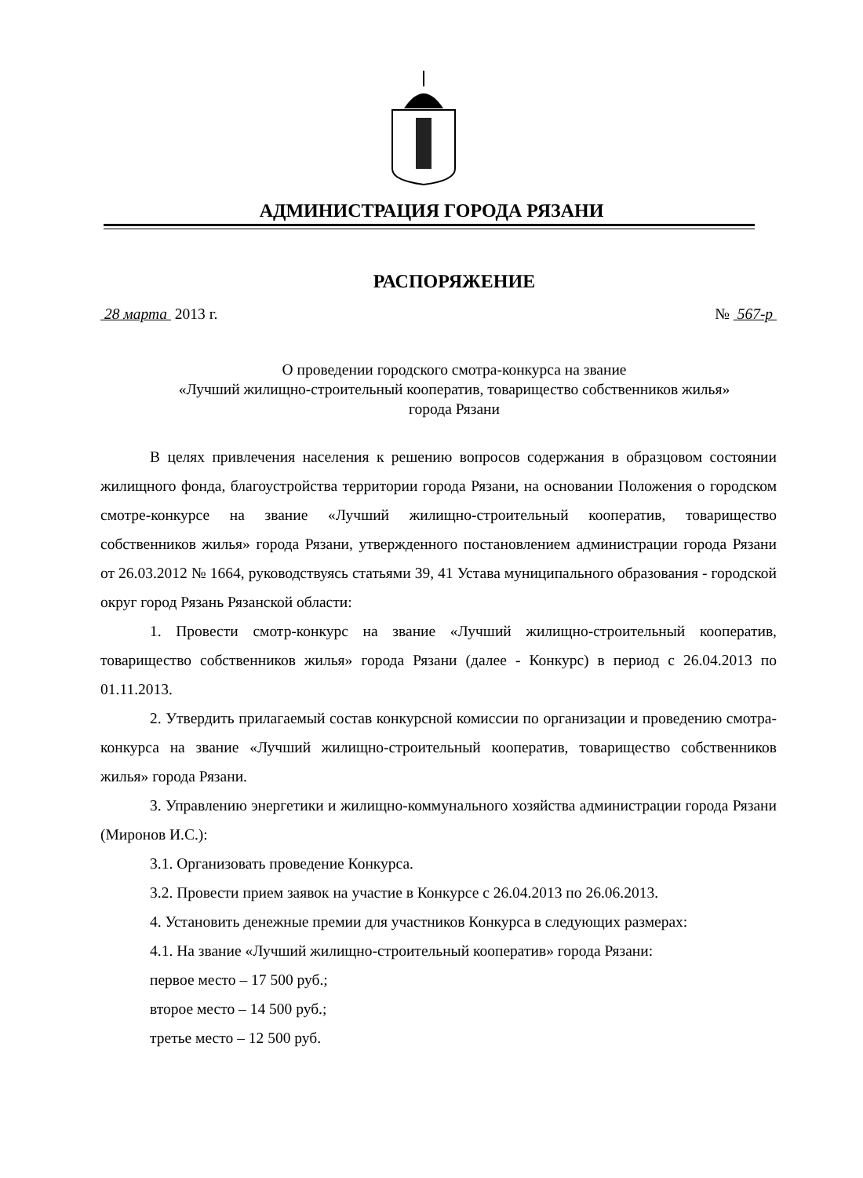АДМИНИСТРАЦИЯ ГОРОДА РЯЗАНИ
РАСПОРЯЖЕНИЕ
28 марта 2013 г. № 567-р
О проведении городского смотра-конкурса на звание
«Лучший жилищно-строительный кооператив, товарищество собственников жилья»
города Рязани
В целях привлечения населения к решению вопросов содержания в образцовом состоянии жилищного фонда, благоустройства территории города Рязани, на основании Положения о городском смотре-конкурсе на звание «Лучший жилищно-строительный кооператив, товарищество собственников жилья» города Рязани, утвержденного постановлением администрации города Рязани от 26.03.2012 № 1664, руководствуясь статьями 39, 41 Устава муниципального образования - городской округ город Рязань Рязанской области:
1. Провести смотр-конкурс на звание «Лучший жилищно-строительный кооператив, товарищество собственников жилья» города Рязани (далее - Конкурс) в период с 26.04.2013 по 01.11.2013.
2. Утвердить прилагаемый состав конкурсной комиссии по организации и проведению смотра-конкурса на звание «Лучший жилищно-строительный кооператив, товарищество собственников жилья» города Рязани.
3. Управлению энергетики и жилищно-коммунального хозяйства администрации города Рязани (Миронов И.С.):
3.1. Организовать проведение Конкурса.
3.2. Провести прием заявок на участие в Конкурсе с 26.04.2013 по 26.06.2013.
4. Установить денежные премии для участников Конкурса в следующих размерах:
4.1. На звание «Лучший жилищно-строительный кооператив» города Рязани:
первое место – 17 500 руб.;
второе место – 14 500 руб.;
третье место – 12 500 руб.